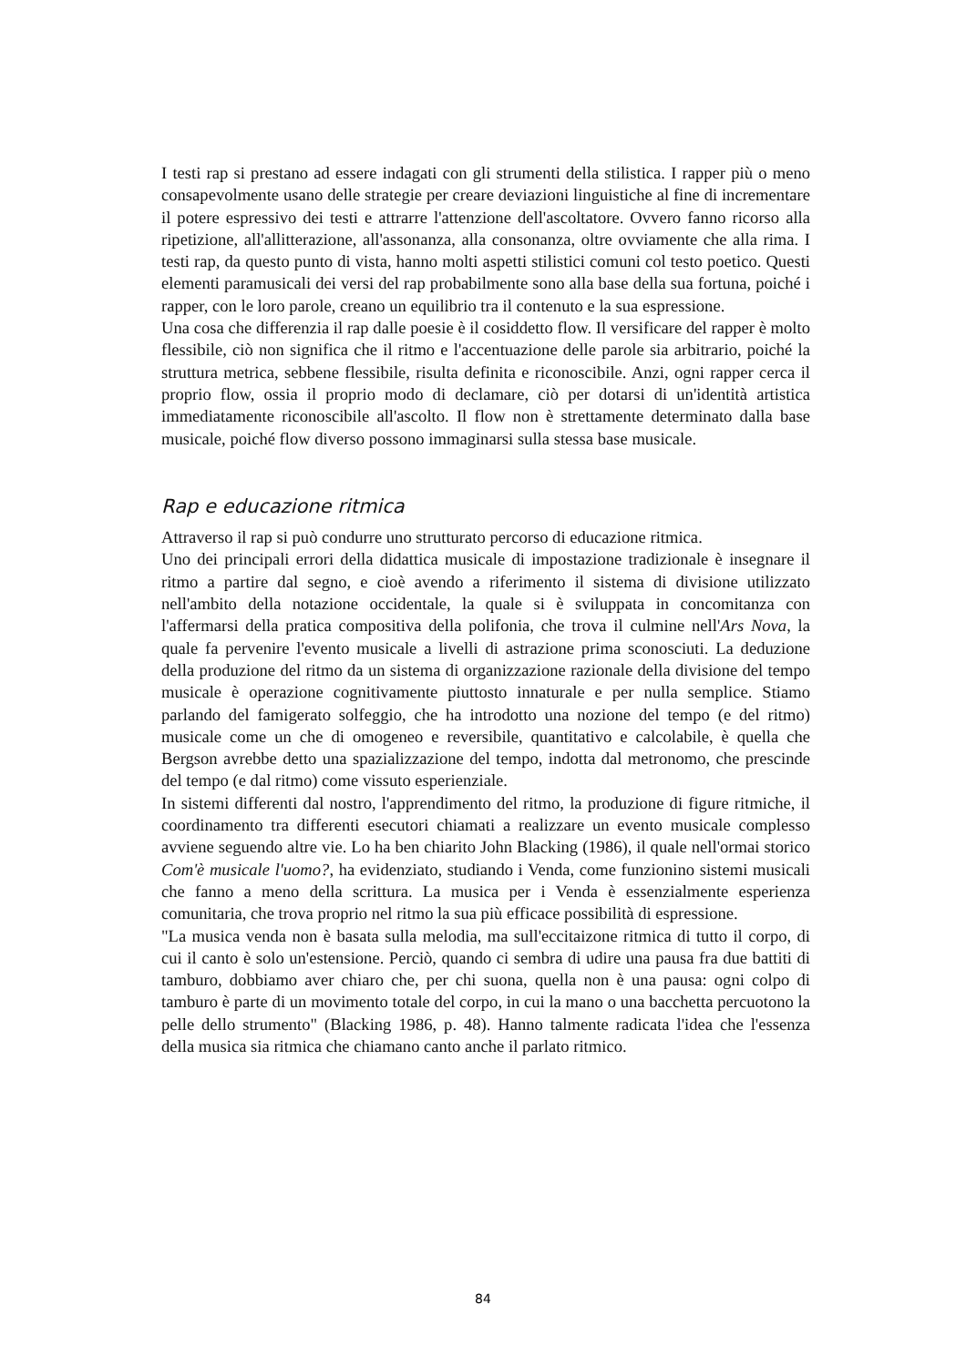I testi rap si prestano ad essere indagati con gli strumenti della stilistica. I rapper più o meno consapevolmente usano delle strategie per creare deviazioni linguistiche al fine di incrementare il potere espressivo dei testi e attrarre l'attenzione dell'ascoltatore. Ovvero fanno ricorso alla ripetizione, all'allitterazione, all'assonanza, alla consonanza, oltre ovviamente che alla rima. I testi rap, da questo punto di vista, hanno molti aspetti stilistici comuni col testo poetico. Questi elementi paramusicali dei versi del rap probabilmente sono alla base della sua fortuna, poiché i rapper, con le loro parole, creano un equilibrio tra il contenuto e la sua espressione.
Una cosa che differenzia il rap dalle poesie è il cosiddetto flow. Il versificare del rapper è molto flessibile, ciò non significa che il ritmo e l'accentuazione delle parole sia arbitrario, poiché la struttura metrica, sebbene flessibile, risulta definita e riconoscibile. Anzi, ogni rapper cerca il proprio flow, ossia il proprio modo di declamare, ciò per dotarsi di un'identità artistica immediatamente riconoscibile all'ascolto. Il flow non è strettamente determinato dalla base musicale, poiché flow diverso possono immaginarsi sulla stessa base musicale.
Rap e educazione ritmica
Attraverso il rap si può condurre uno strutturato percorso di educazione ritmica.
Uno dei principali errori della didattica musicale di impostazione tradizionale è insegnare il ritmo a partire dal segno, e cioè avendo a riferimento il sistema di divisione utilizzato nell'ambito della notazione occidentale, la quale si è sviluppata in concomitanza con l'affermarsi della pratica compositiva della polifonia, che trova il culmine nell'Ars Nova, la quale fa pervenire l'evento musicale a livelli di astrazione prima sconosciuti. La deduzione della produzione del ritmo da un sistema di organizzazione razionale della divisione del tempo musicale è operazione cognitivamente piuttosto innaturale e per nulla semplice. Stiamo parlando del famigerato solfeggio, che ha introdotto una nozione del tempo (e del ritmo) musicale come un che di omogeneo e reversibile, quantitativo e calcolabile, è quella che Bergson avrebbe detto una spazializzazione del tempo, indotta dal metronomo, che prescinde del tempo (e dal ritmo) come vissuto esperienziale.
In sistemi differenti dal nostro, l'apprendimento del ritmo, la produzione di figure ritmiche, il coordinamento tra differenti esecutori chiamati a realizzare un evento musicale complesso avviene seguendo altre vie. Lo ha ben chiarito John Blacking (1986), il quale nell'ormai storico Com'è musicale l'uomo?, ha evidenziato, studiando i Venda, come funzionino sistemi musicali che fanno a meno della scrittura. La musica per i Venda è essenzialmente esperienza comunitaria, che trova proprio nel ritmo la sua più efficace possibilità di espressione.
"La musica venda non è basata sulla melodia, ma sull'eccitaizone ritmica di tutto il corpo, di cui il canto è solo un'estensione. Perciò, quando ci sembra di udire una pausa fra due battiti di tamburo, dobbiamo aver chiaro che, per chi suona, quella non è una pausa: ogni colpo di tamburo è parte di un movimento totale del corpo, in cui la mano o una bacchetta percuotono la pelle dello strumento" (Blacking 1986, p. 48). Hanno talmente radicata l'idea che l'essenza della musica sia ritmica che chiamano canto anche il parlato ritmico.
84